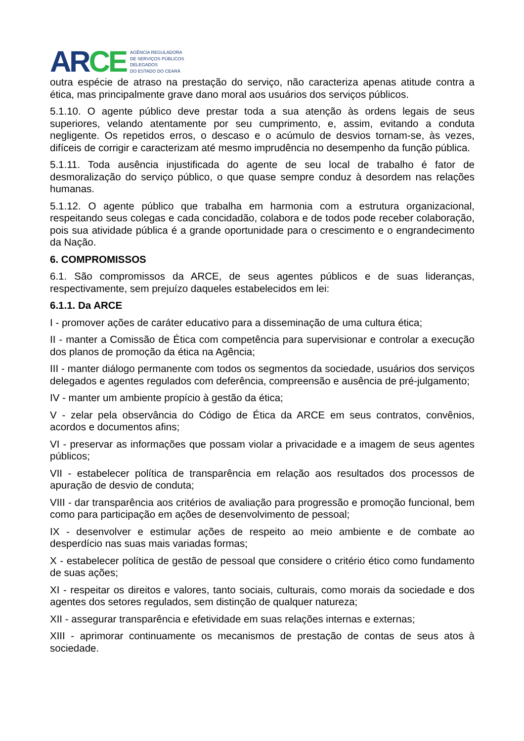AR CE
AGÊNCIA REGULADORA
DE SERVIÇOS PÚBLICOS
DELEGADOS
DO ESTADO DO CEARÁ
outra espécie de atraso na prestação do serviço, não caracteriza apenas atitude contra a ética, mas principalmente grave dano moral aos usuários dos serviços públicos.
5.1.10. O agente público deve prestar toda a sua atenção às ordens legais de seus superiores, velando atentamente por seu cumprimento, e, assim, evitando a conduta negligente. Os repetidos erros, o descaso e o acúmulo de desvios tornam-se, às vezes, difíceis de corrigir e caracterizam até mesmo imprudência no desempenho da função pública.
5.1.11. Toda ausência injustificada do agente de seu local de trabalho é fator de desmoralização do serviço público, o que quase sempre conduz à desordem nas relações humanas.
5.1.12. O agente público que trabalha em harmonia com a estrutura organizacional, respeitando seus colegas e cada concidadão, colabora e de todos pode receber colaboração, pois sua atividade pública é a grande oportunidade para o crescimento e o engrandecimento da Nação.
6. COMPROMISSOS
6.1. São compromissos da ARCE, de seus agentes públicos e de suas lideranças, respectivamente, sem prejuízo daqueles estabelecidos em lei:
6.1.1. Da ARCE
I - promover ações de caráter educativo para a disseminação de uma cultura ética;
II - manter a Comissão de Ética com competência para supervisionar e controlar a execução dos planos de promoção da ética na Agência;
III - manter diálogo permanente com todos os segmentos da sociedade, usuários dos serviços delegados e agentes regulados com deferência, compreensão e ausência de pré-julgamento;
IV - manter um ambiente propício à gestão da ética;
V - zelar pela observância do Código de Ética da ARCE em seus contratos, convênios, acordos e documentos afins;
VI - preservar as informações que possam violar a privacidade e a imagem de seus agentes públicos;
VII - estabelecer política de transparência em relação aos resultados dos processos de apuração de desvio de conduta;
VIII - dar transparência aos critérios de avaliação para progressão e promoção funcional, bem como para participação em ações de desenvolvimento de pessoal;
IX - desenvolver e estimular ações de respeito ao meio ambiente e de combate ao desperdício nas suas mais variadas formas;
X - estabelecer política de gestão de pessoal que considere o critério ético como fundamento de suas ações;
XI - respeitar os direitos e valores, tanto sociais, culturais, como morais da sociedade e dos agentes dos setores regulados, sem distinção de qualquer natureza;
XII - assegurar transparência e efetividade em suas relações internas e externas;
XIII - aprimorar continuamente os mecanismos de prestação de contas de seus atos à sociedade.